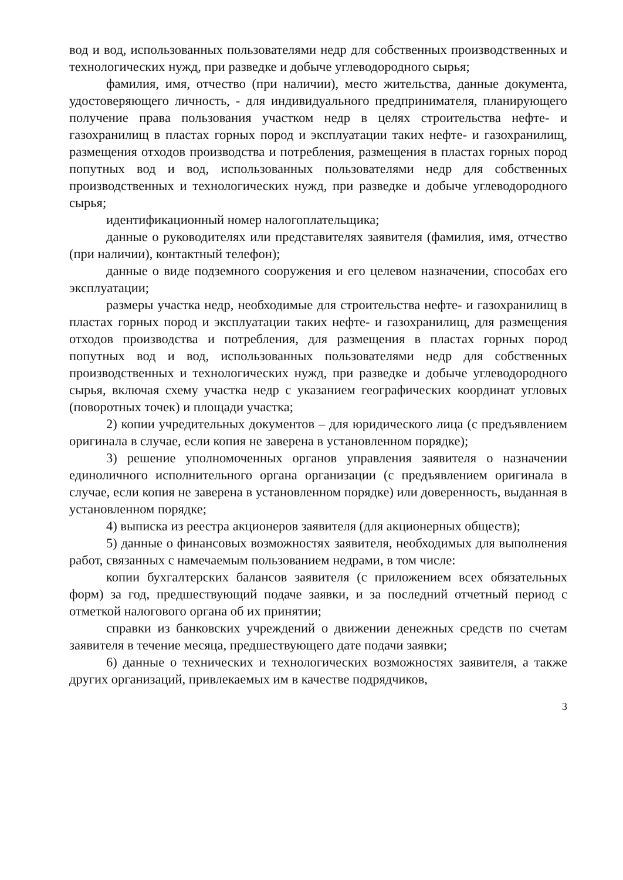вод и вод, использованных пользователями недр для собственных производственных и технологических нужд, при разведке и добыче углеводородного сырья;
фамилия, имя, отчество (при наличии), место жительства, данные документа, удостоверяющего личность, - для индивидуального предпринимателя, планирующего получение права пользования участком недр в целях строительства нефте- и газохранилищ в пластах горных пород и эксплуатации таких нефте- и газохранилищ, размещения отходов производства и потребления, размещения в пластах горных пород попутных вод и вод, использованных пользователями недр для собственных производственных и технологических нужд, при разведке и добыче углеводородного сырья;
идентификационный номер налогоплательщика;
данные о руководителях или представителях заявителя (фамилия, имя, отчество (при наличии), контактный телефон);
данные о виде подземного сооружения и его целевом назначении, способах его эксплуатации;
размеры участка недр, необходимые для строительства нефте- и газохранилищ в пластах горных пород и эксплуатации таких нефте- и газохранилищ, для размещения отходов производства и потребления, для размещения в пластах горных пород попутных вод и вод, использованных пользователями недр для собственных производственных и технологических нужд, при разведке и добыче углеводородного сырья, включая схему участка недр с указанием географических координат угловых (поворотных точек) и площади участка;
2) копии учредительных документов – для юридического лица (с предъявлением оригинала в случае, если копия не заверена в установленном порядке);
3) решение уполномоченных органов управления заявителя о назначении единоличного исполнительного органа организации (с предъявлением оригинала в случае, если копия не заверена в установленном порядке) или доверенность, выданная в установленном порядке;
4) выписка из реестра акционеров заявителя (для акционерных обществ);
5) данные о финансовых возможностях заявителя, необходимых для выполнения работ, связанных с намечаемым пользованием недрами, в том числе:
копии бухгалтерских балансов заявителя (с приложением всех обязательных форм) за год, предшествующий подаче заявки, и за последний отчетный период с отметкой налогового органа об их принятии;
справки из банковских учреждений о движении денежных средств по счетам заявителя в течение месяца, предшествующего дате подачи заявки;
6) данные о технических и технологических возможностях заявителя, а также других организаций, привлекаемых им в качестве подрядчиков,
3